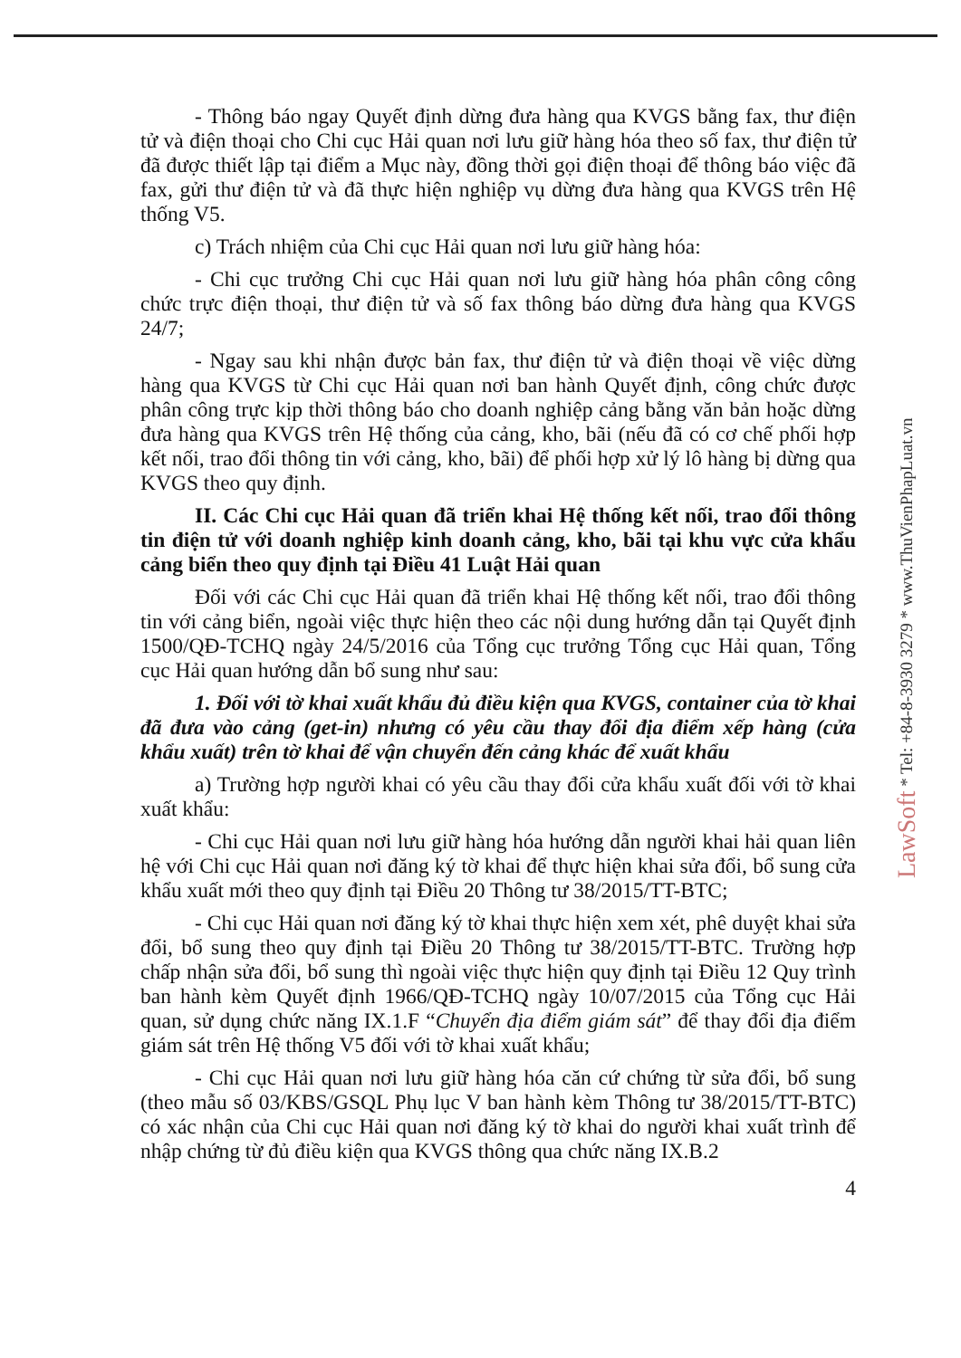LawSoft * Tel: +84-8-3930 3279 * www.ThuVienPhapLuat.vn
- Thông báo ngay Quyết định dừng đưa hàng qua KVGS bằng fax, thư điện tử và điện thoại cho Chi cục Hải quan nơi lưu giữ hàng hóa theo số fax, thư điện tử đã được thiết lập tại điểm a Mục này, đồng thời gọi điện thoại để thông báo việc đã fax, gửi thư điện tử và đã thực hiện nghiệp vụ dừng đưa hàng qua KVGS trên Hệ thống V5.
c) Trách nhiệm của Chi cục Hải quan nơi lưu giữ hàng hóa:
- Chi cục trưởng Chi cục Hải quan nơi lưu giữ hàng hóa phân công công chức trực điện thoại, thư điện tử và số fax thông báo dừng đưa hàng qua KVGS 24/7;
- Ngay sau khi nhận được bản fax, thư điện tử và điện thoại về việc dừng hàng qua KVGS từ Chi cục Hải quan nơi ban hành Quyết định, công chức được phân công trực kịp thời thông báo cho doanh nghiệp cảng bằng văn bản hoặc dừng đưa hàng qua KVGS trên Hệ thống của cảng, kho, bãi (nếu đã có cơ chế phối hợp kết nối, trao đổi thông tin với cảng, kho, bãi) để phối hợp xử lý lô hàng bị dừng qua KVGS theo quy định.
II. Các Chi cục Hải quan đã triển khai Hệ thống kết nối, trao đổi thông tin điện tử với doanh nghiệp kinh doanh cảng, kho, bãi tại khu vực cửa khẩu cảng biển theo quy định tại Điều 41 Luật Hải quan
Đối với các Chi cục Hải quan đã triển khai Hệ thống kết nối, trao đổi thông tin với cảng biển, ngoài việc thực hiện theo các nội dung hướng dẫn tại Quyết định 1500/QĐ-TCHQ ngày 24/5/2016 của Tổng cục trưởng Tổng cục Hải quan, Tổng cục Hải quan hướng dẫn bổ sung như sau:
1. Đối với tờ khai xuất khẩu đủ điều kiện qua KVGS, container của tờ khai đã đưa vào cảng (get-in) nhưng có yêu cầu thay đổi địa điểm xếp hàng (cửa khẩu xuất) trên tờ khai để vận chuyển đến cảng khác để xuất khẩu
a) Trường hợp người khai có yêu cầu thay đổi cửa khẩu xuất đối với tờ khai xuất khẩu:
- Chi cục Hải quan nơi lưu giữ hàng hóa hướng dẫn người khai hải quan liên hệ với Chi cục Hải quan nơi đăng ký tờ khai để thực hiện khai sửa đổi, bổ sung cửa khẩu xuất mới theo quy định tại Điều 20 Thông tư 38/2015/TT-BTC;
- Chi cục Hải quan nơi đăng ký tờ khai thực hiện xem xét, phê duyệt khai sửa đổi, bổ sung theo quy định tại Điều 20 Thông tư 38/2015/TT-BTC. Trường hợp chấp nhận sửa đổi, bổ sung thì ngoài việc thực hiện quy định tại Điều 12 Quy trình ban hành kèm Quyết định 1966/QĐ-TCHQ ngày 10/07/2015 của Tổng cục Hải quan, sử dụng chức năng IX.1.F “Chuyển địa điểm giám sát” để thay đổi địa điểm giám sát trên Hệ thống V5 đối với tờ khai xuất khẩu;
- Chi cục Hải quan nơi lưu giữ hàng hóa căn cứ chứng từ sửa đổi, bổ sung (theo mẫu số 03/KBS/GSQL Phụ lục V ban hành kèm Thông tư 38/2015/TT-BTC) có xác nhận của Chi cục Hải quan nơi đăng ký tờ khai do người khai xuất trình để nhập chứng từ đủ điều kiện qua KVGS thông qua chức năng IX.B.2
4